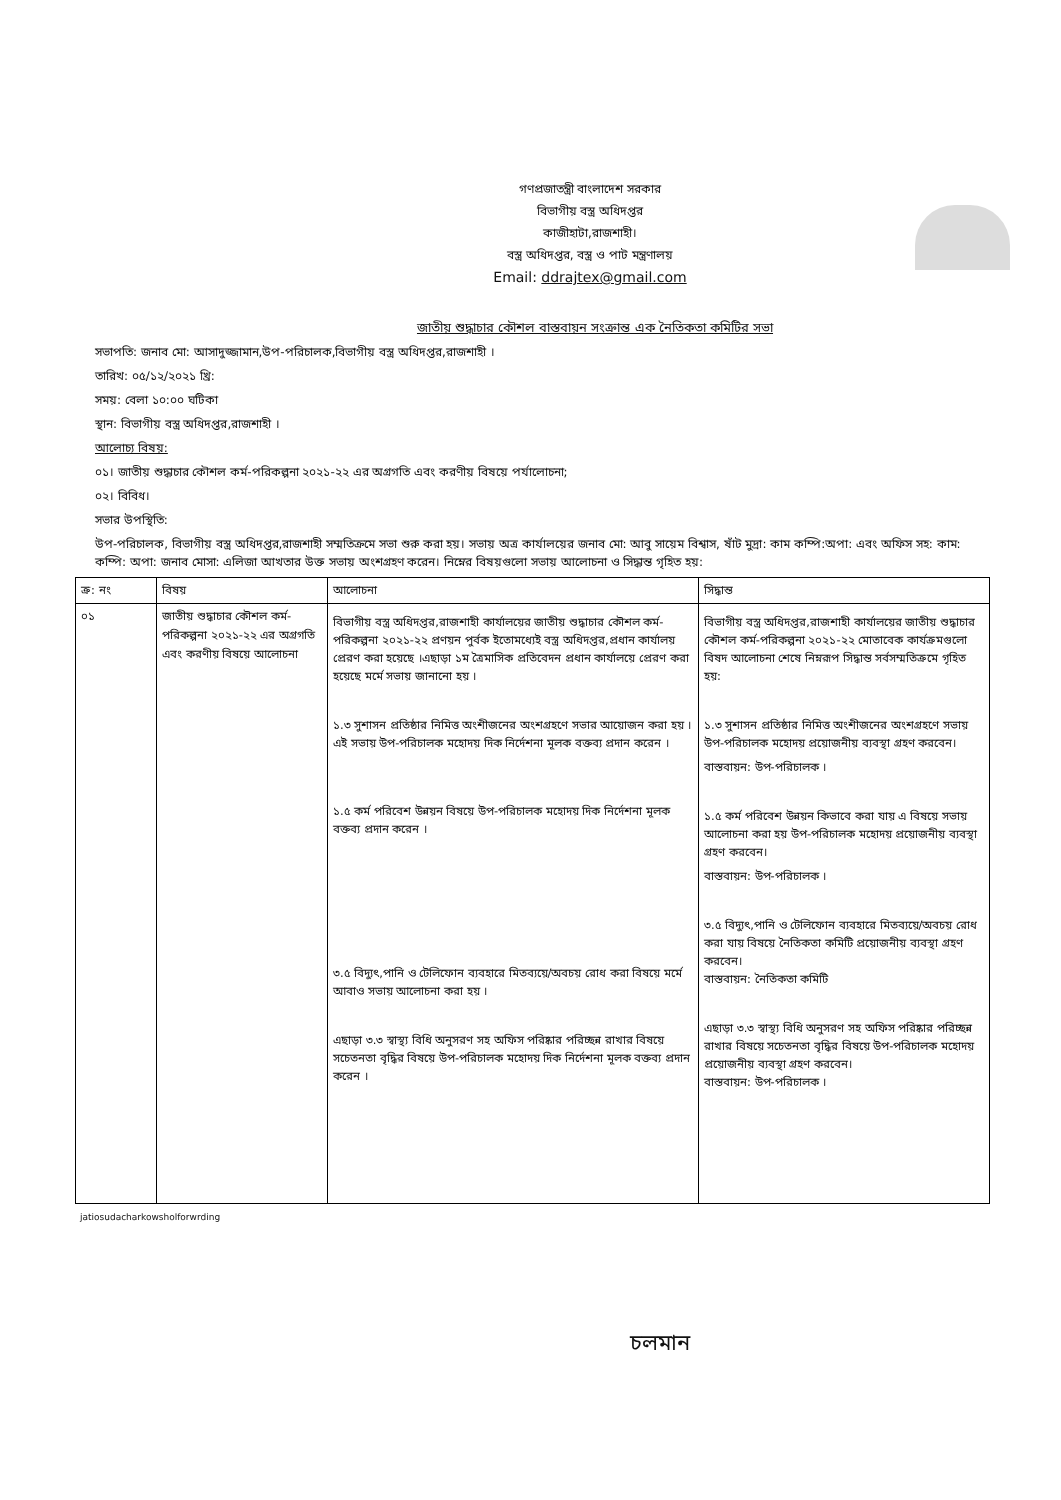গণপ্রজাতন্ত্রী বাংলাদেশ সরকার
বিভাগীয় বস্ত্র অধিদপ্তর
কাজীহাটা,রাজশাহী।
বস্ত্র অধিদপ্তর, বস্ত্র ও পাট মন্ত্রণালয়
Email: ddrajtex@gmail.com
জাতীয় শুদ্ধাচার কৌশল বাস্তবায়ন সংক্রান্ত এক নৈতিকতা কমিটির সভা
সভাপতি: জনাব মো: আসাদুজ্জামান,উপ-পরিচালক,বিভাগীয় বস্ত্র অধিদপ্তর,রাজশাহী ।
তারিখ: ০৫/১২/২০২১ খ্রি:
সময়: বেলা ১০:০০ ঘটিকা
স্থান: বিভাগীয় বস্ত্র অধিদপ্তর,রাজশাহী ।
আলোচ্য বিষয়:
০১। জাতীয় শুদ্ধাচার কৌশল কর্ম-পরিকল্পনা ২০২১-২২ এর অগ্রগতি এবং করণীয় বিষয়ে পর্যালোচনা;
০২। বিবিধ।
সভার উপস্থিতি:
উপ-পরিচালক, বিভাগীয় বস্ত্র অধিদপ্তর,রাজশাহী সম্মতিক্রমে সভা শুরু করা হয়। সভায় অত্র কার্যালয়ের জনাব মো: আবু সায়েম বিশ্বাস, ষাঁট মুদ্রা: কাম কম্পি:অপা: এবং অফিস সহ: কাম: কম্পি: অপা: জনাব মোসা: এলিজা আখতার উক্ত সভায় অংশগ্রহণ করেন। নিম্নের বিষয়গুলো সভায় আলোচনা ও সিদ্ধান্ত গৃহিত হয়:
| ক্র: নং | বিষয় | আলোচনা | সিদ্ধান্ত |
| --- | --- | --- | --- |
| ০১ | জাতীয় শুদ্ধাচার কৌশল কর্ম-পরিকল্পনা ২০২১-২২ এর অগ্রগতি এবং করণীয় বিষয়ে আলোচনা | বিভাগীয় বস্ত্র অধিদপ্তর,রাজশাহী কার্যালয়ের জাতীয় শুদ্ধাচার কৌশল কর্ম-পরিকল্পনা ২০২১-২২ প্রণয়ন পুর্বক ইতোমধ্যেই বস্ত্র অধিদপ্তর,প্রধান কার্যালয় প্রেরণ করা হয়েছে ।এছাড়া ১ম ত্রৈমাসিক প্রতিবেদন প্রধান কার্যালয়ে প্রেরণ করা হয়েছে মর্মে সভায় জানানো হয় । ১.৩ সুশাসন প্রতিষ্ঠার নিমিত্ত অংশীজনের অংশগ্রহণে সভার আয়োজন করা হয় । এই সভায় উপ-পরিচালক মহোদয় দিক নির্দেশনা মূলক বক্তব্য প্রদান করেন । ১.৫ কর্ম পরিবেশ উন্নয়ন বিষয়ে উপ-পরিচালক মহোদয় দিক নির্দেশনা মূলক বক্তব্য প্রদান করেন । ৩.৫ বিদ্যুৎ,পানি ও টেলিফোন ব্যবহারে মিতব্যয়ে/অবচয় রোধ করা বিষয়ে মর্মে আবাও সভায় আলোচনা করা হয় । এছাড়া ৩.৩ স্বাস্থ্য বিধি অনুসরণ সহ অফিস পরিষ্কার পরিচ্ছন্ন রাখার বিষয়ে সচেতনতা বৃদ্ধির বিষয়ে উপ-পরিচালক মহোদয় দিক নির্দেশনা মূলক বক্তব্য প্রদান করেন । | বিভাগীয় বস্ত্র অধিদপ্তর,রাজশাহী কার্যালয়ের জাতীয় শুদ্ধাচার কৌশল কর্ম-পরিকল্পনা ২০২১-২২ মোতাবেক কার্যক্রমগুলো বিষদ আলোচনা শেষে নিম্নরূপ সিদ্ধান্ত সর্বসম্মতিক্রমে গৃহিত হয়: ১.৩ সুশাসন প্রতিষ্ঠার নিমিত্ত অংশীজনের অংশগ্রহণে সভায় উপ-পরিচালক মহোদয় প্রয়োজনীয় ব্যবস্থা গ্রহণ করবেন। বাস্তবায়ন: উপ-পরিচালক । ১.৫ কর্ম পরিবেশ উন্নয়ন কিভাবে করা যায় এ বিষয়ে সভায় আলোচনা করা হয় উপ-পরিচালক মহোদয় প্রয়োজনীয় ব্যবস্থা গ্রহণ করবেন। বাস্তবায়ন: উপ-পরিচালক । ৩.৫ বিদ্যুৎ,পানি ও টেলিফোন ব্যবহারে মিতব্যয়ে/অবচয় রোধ করা যায় বিষয়ে নৈতিকতা কমিটি প্রয়োজনীয় ব্যবস্থা গ্রহণ করবেন। বাস্তবায়ন: নৈতিকতা কমিটি এছাড়া ৩.৩ স্বাস্থ্য বিধি অনুসরণ সহ অফিস পরিষ্কার পরিচ্ছন্ন রাখার বিষয়ে সচেতনতা বৃদ্ধির বিষয়ে উপ-পরিচালক মহোদয় প্রয়োজনীয় ব্যবস্থা গ্রহণ করবেন। বাস্তবায়ন: উপ-পরিচালক । |
jatiosudacharkowsholforwrding
চলমান